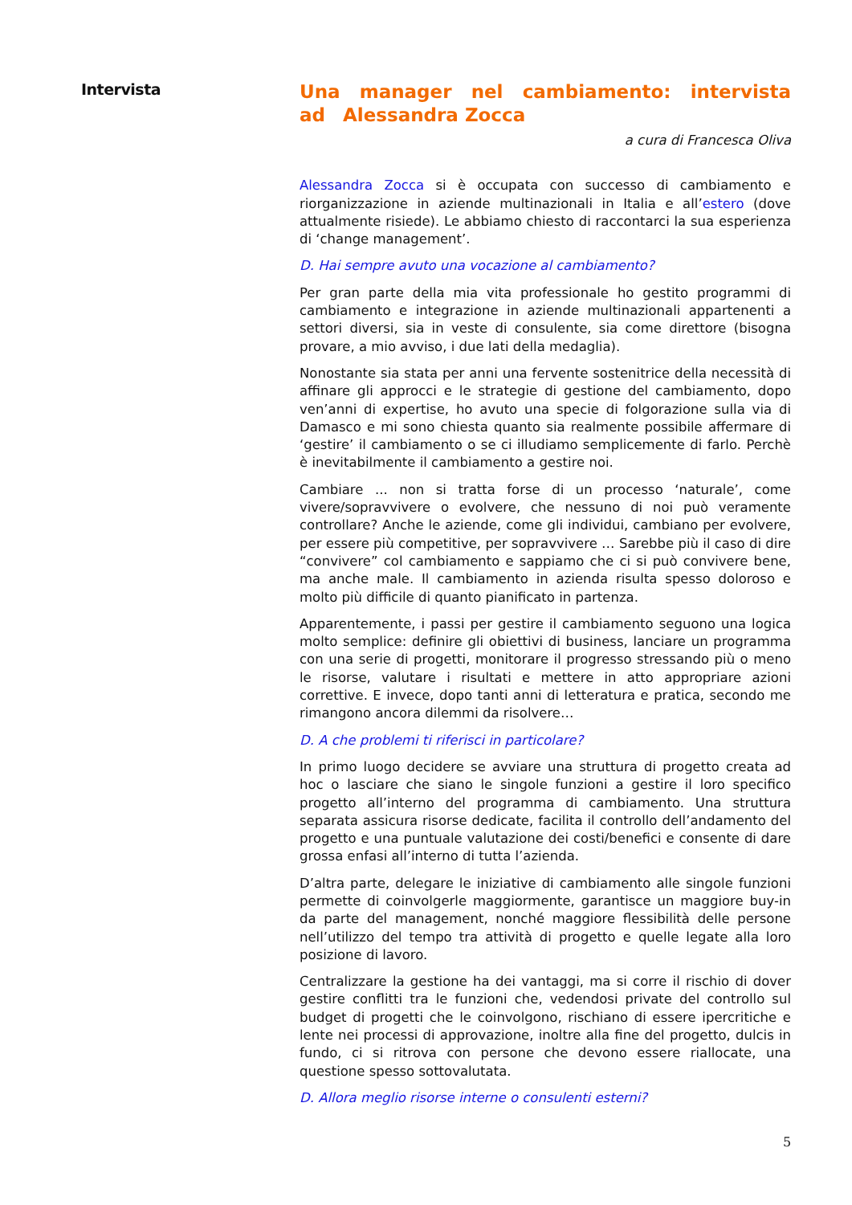Intervista
Una manager nel cambiamento: intervista ad Alessandra Zocca
a cura di Francesca Oliva
Alessandra Zocca si è occupata con successo di cambiamento e riorganizzazione in aziende multinazionali in Italia e all’estero (dove attualmente risiede). Le abbiamo chiesto di raccontarci la sua esperienza di ‘change management’.
D. Hai sempre avuto una vocazione al cambiamento?
Per gran parte della mia vita professionale ho gestito programmi di cambiamento e integrazione in aziende multinazionali appartenenti a settori diversi, sia in veste di consulente, sia come direttore (bisogna provare, a mio avviso, i due lati della medaglia).
Nonostante sia stata per anni una fervente sostenitrice della necessità di affinare gli approcci e le strategie di gestione del cambiamento, dopo ven’anni di expertise, ho avuto una specie di folgorazione sulla via di Damasco e mi sono chiesta quanto sia realmente possibile affermare di ‘gestire’ il cambiamento o se ci illudiamo semplicemente di farlo. Perchè è inevitabilmente il cambiamento a gestire noi.
Cambiare ... non si tratta forse di un processo ‘naturale’, come vivere/sopravvivere o evolvere, che nessuno di noi può veramente controllare? Anche le aziende, come gli individui, cambiano per evolvere, per essere più competitive, per sopravvivere … Sarebbe più il caso di dire “convivere” col cambiamento e sappiamo che ci si può convivere bene, ma anche male. Il cambiamento in azienda risulta spesso doloroso e molto più difficile di quanto pianificato in partenza.
Apparentemente, i passi per gestire il cambiamento seguono una logica molto semplice: definire gli obiettivi di business, lanciare un programma con una serie di progetti, monitorare il progresso stressando più o meno le risorse, valutare i risultati e mettere in atto appropriare azioni correttive. E invece, dopo tanti anni di letteratura e pratica, secondo me rimangono ancora dilemmi da risolvere…
D. A che problemi ti riferisci in particolare?
In primo luogo decidere se avviare una struttura di progetto creata ad hoc o lasciare che siano le singole funzioni a gestire il loro specifico progetto all’interno del programma di cambiamento. Una struttura separata assicura risorse dedicate, facilita il controllo dell’andamento del progetto e una puntuale valutazione dei costi/benefici e consente di dare grossa enfasi all’interno di tutta l’azienda.
D’altra parte, delegare le iniziative di cambiamento alle singole funzioni permette di coinvolgerle maggiormente, garantisce un maggiore buy-in da parte del management, nonché maggiore flessibilità delle persone nell’utilizzo del tempo tra attività di progetto e quelle legate alla loro posizione di lavoro.
Centralizzare la gestione ha dei vantaggi, ma si corre il rischio di dover gestire conflitti tra le funzioni che, vedendosi private del controllo sul budget di progetti che le coinvolgono, rischiano di essere ipercritiche e lente nei processi di approvazione, inoltre alla fine del progetto, dulcis in fundo, ci si ritrova con persone che devono essere riallocate, una questione spesso sottovalutata.
D. Allora meglio risorse interne o consulenti esterni?
5